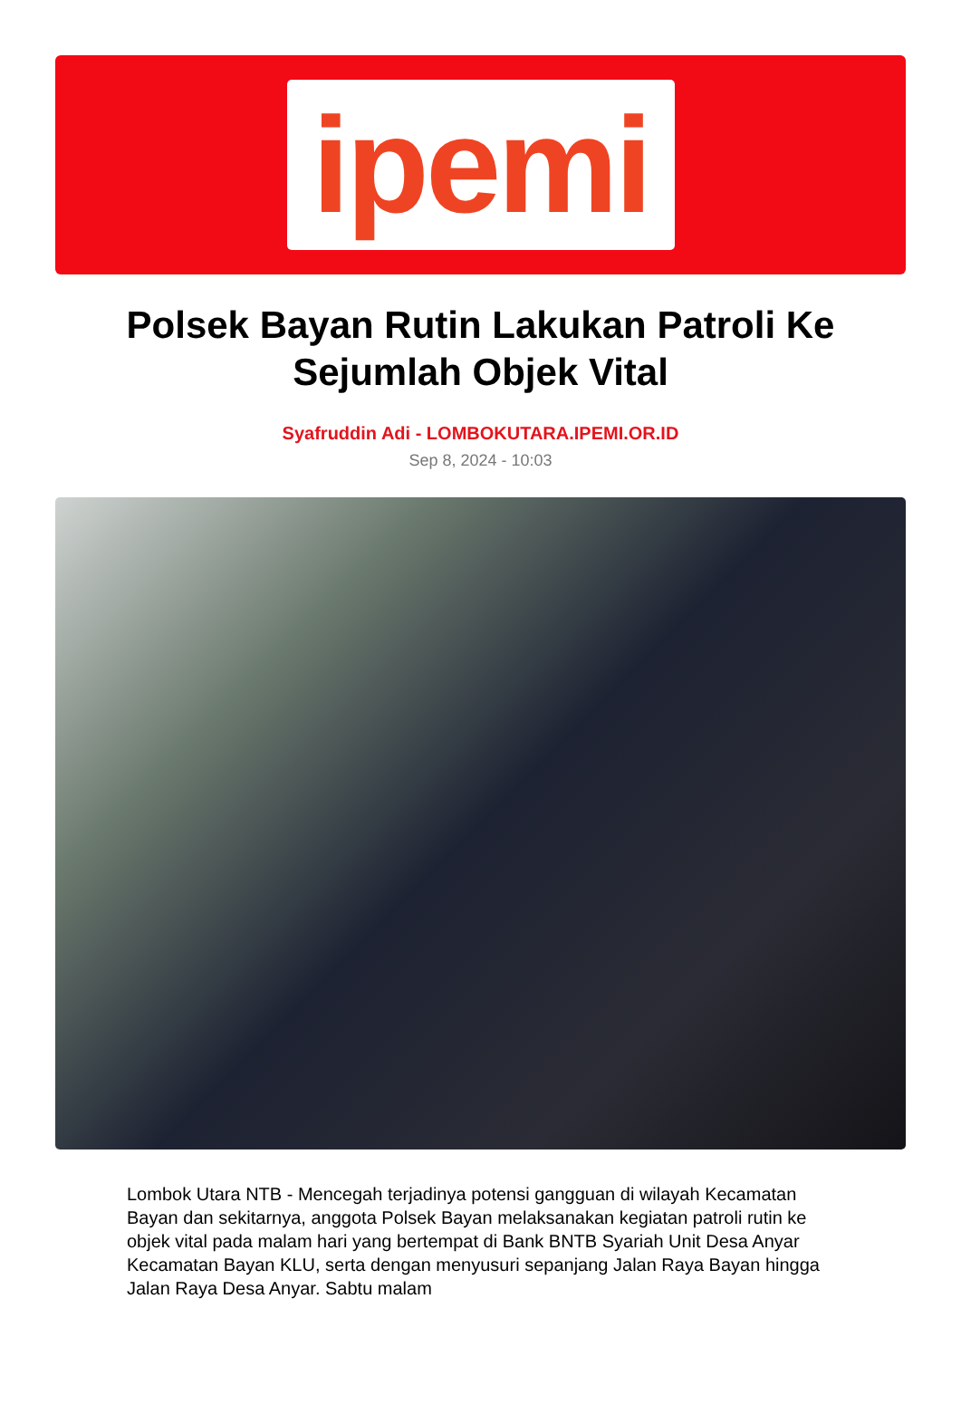ipemi
Polsek Bayan Rutin Lakukan Patroli Ke Sejumlah Objek Vital
Syafruddin Adi - LOMBOKUTARA.IPEMI.OR.ID
Sep 8, 2024 - 10:03
Lombok Utara NTB - Mencegah terjadinya potensi gangguan di wilayah Kecamatan Bayan dan sekitarnya, anggota Polsek Bayan melaksanakan kegiatan patroli rutin ke objek vital pada malam hari yang bertempat di Bank BNTB Syariah Unit Desa Anyar Kecamatan Bayan KLU, serta dengan menyusuri sepanjang Jalan Raya Bayan hingga Jalan Raya Desa Anyar. Sabtu malam